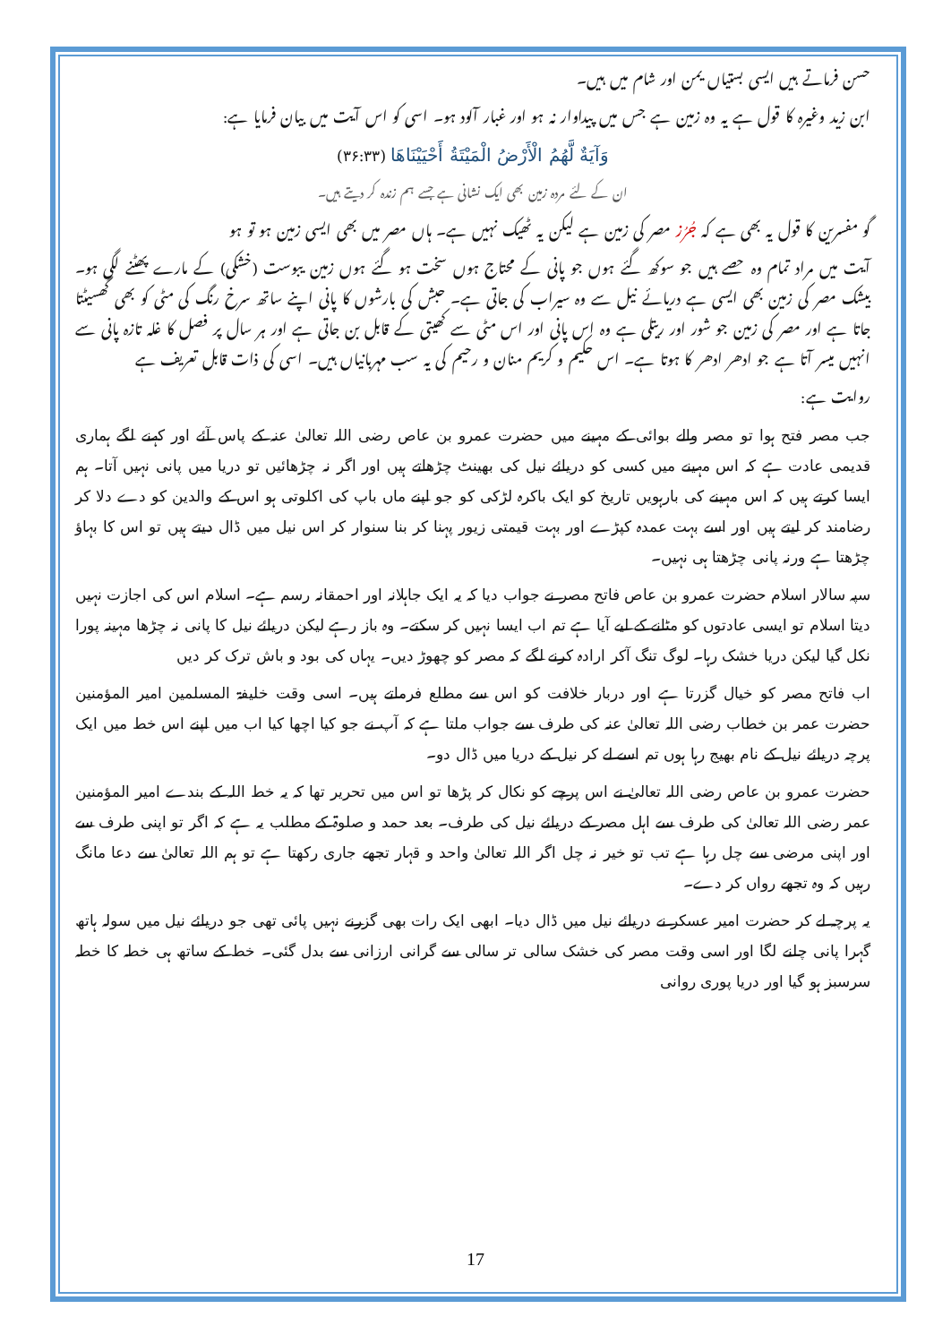حسن فرماتے ہیں ایسی بستیاں یمن اور شام میں ہیں۔
ابن زید وغیرہ کا قول ہے یہ وہ زمین ہے جس میں پیداوار نہ ہو اور غبار آلود ہو۔ اسی کو اس آیت میں بیان فرمایا ہے:
وَآيَةٌ لَّهُمُ الْأَرْضُ الْمَيْتَةُ أَحْيَيْنَاهَا (۳۶:۳۳)
ان کے لئے مردہ زمین بھی ایک نشانی ہے جسے ہم زندہ کر دیتے ہیں۔
گو مفسرین کا قول یہ بھی ہے کہ جُرُز مصر کی زمین ہے لیکن یہ ٹھیک نہیں ہے۔ ہاں مصر میں بھی ایسی زمین ہو تو ہو
آیت میں مراد تمام وہ حصے ہیں جو سوکھ گئے ہوں جو پانی کے محتاج ہوں سخت ہو گئے ہوں زمین یبوست (خشکی) کے مارے پھٹنے لگی ہو۔ بیشک مصر کی زمین بھی ایسی ہے دریائے نیل سے وہ سیراب کی جاتی ہے۔ حبش کی بارشوں کا پانی اپنے ساتھ سرخ رنگ کی مٹی کو بھی گھسیٹتا جاتا ہے اور مصر کی زمین جو شور اور ریتلی ہے وہ اس پانی اور اس مٹی سے کھیتی کے قابل بن جاتی ہے اور ہر سال پر فصل کا غلہ تازہ پانی سے انہیں میسر آتا ہے جو ادھر ادھر کا ہوتا ہے۔ اس حکیم و کریم منان و رحیم کی یہ سب مہربانیاں ہیں۔ اسی کی ذات قابل تعریف ہے
روایت ہے:
جب مصر فتح ہوا تو مصر والے بوائی کے مہینے میں حضرت عمرو بن عاص رضی اللہ تعالیٰ عنہ کے پاس آئے اور کہنے لگے ہماری قدیمی عادت ہے کہ اس مہینے میں کسی کو دریائے نیل کی بھینٹ چڑھاتے ہیں اور اگر نہ چڑھائیں تو دریا میں پانی نہیں آتا۔ ہم ایسا کرتے ہیں کہ اس مہینے کی بارہویں تاریخ کو ایک باکرہ لڑکی کو جو اپنے ماں باپ کی اکلوتی ہو اس کے والدین کو دے دلا کر رضامند کر لیتے ہیں اور اسے بہت عمدہ کپڑے اور بہت قیمتی زیور پہنا کر بنا سنوار کر اس نیل میں ڈال دیتے ہیں تو اس کا بہاؤ چڑھتا ہے ورنہ پانی چڑھتا ہی نہیں۔
سپہ سالار اسلام حضرت عمرو بن عاص فاتح مصر نے جواب دیا کہ یہ ایک جاہلانہ اور احمقانہ رسم ہے۔ اسلام اس کی اجازت نہیں دیتا اسلام تو ایسی عادتوں کو مٹانے کے لیے آیا ہے تم اب ایسا نہیں کر سکتے۔ وہ باز رہے لیکن دریائے نیل کا پانی نہ چڑھا مہینہ پورا نکل گیا لیکن دریا خشک رہا۔ لوگ تنگ آکر ارادہ کرنے لگے کہ مصر کو چھوڑ دیں۔ یہاں کی بود و باش ترک کر دیں
اب فاتح مصر کو خیال گزرتا ہے اور دربار خلافت کو اس سے مطلع فرماتے ہیں۔ اسی وقت خلیفۃ المسلمین امیر المؤمنین حضرت عمر بن خطاب رضی اللہ تعالیٰ عنہ کی طرف سے جواب ملتا ہے کہ آپ نے جو کیا اچھا کیا اب میں اپنے اس خط میں ایک پرچہ دریائے نیل کے نام بھیج رہا ہوں تم اسے لے کر نیل کے دریا میں ڈال دو۔
حضرت عمرو بن عاص رضی اللہ تعالیٰ نے اس پرچے کو نکال کر پڑھا تو اس میں تحریر تھا کہ یہ خط اللہ کے بندے امیر المؤمنین عمر رضی اللہ تعالیٰ کی طرف سے اہل مصر کے دریائے نیل کی طرف۔ بعد حمد و صلوۃ کے مطلب یہ ہے کہ اگر تو اپنی طرف سے اور اپنی مرضی سے چل رہا ہے تب تو خیر نہ چل اگر اللہ تعالیٰ واحد و قہار تجھے جاری رکھتا ہے تو ہم اللہ تعالیٰ سے دعا مانگ رہیں کہ وہ تجھے رواں کر دے۔
یہ پرچہ لے کر حضرت امیر عسکر نے دریائے نیل میں ڈال دیا۔ ابھی ایک رات بھی گزرنے نہیں پائی تھی جو دریائے نیل میں سولہ ہاتھ گہرا پانی چلنے لگا اور اسی وقت مصر کی خشک سالی تر سالی سے گرانی ارزانی سے بدل گئی۔ خط کے ساتھ ہی خطہ کا خطہ سرسبز ہو گیا اور دریا پوری روانی
17